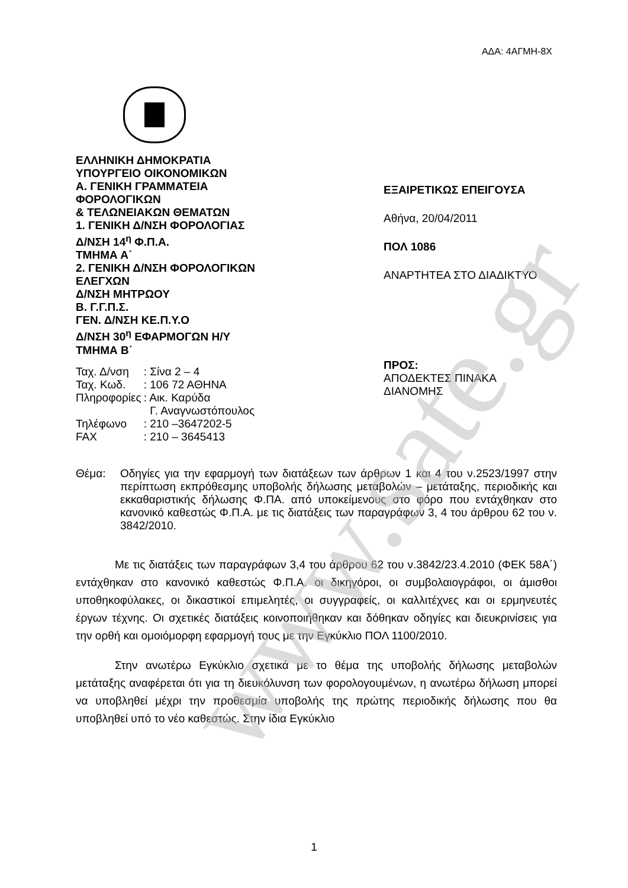ΑΔΑ: 4ΑΓΜΗ-8Χ
ΕΛΛΗΝΙΚΗ ΔΗΜΟΚΡΑΤΙΑ
ΥΠΟΥΡΓΕΙΟ ΟΙΚΟΝΟΜΙΚΩΝ
Α. ΓΕΝΙΚΗ ΓΡΑΜΜΑΤΕΙΑ
ΦΟΡΟΛΟΓΙΚΩΝ
& ΤΕΛΩΝΕΙΑΚΩΝ ΘΕΜΑΤΩΝ
1. ΓΕΝΙΚΗ Δ/ΝΣΗ ΦΟΡΟΛΟΓΙΑΣ
Δ/ΝΣΗ 14<sup>η</sup> Φ.Π.Α.
ΤΜΗΜΑ Α΄
2. ΓΕΝΙΚΗ Δ/ΝΣΗ ΦΟΡΟΛΟΓΙΚΩΝ
ΕΛΕΓΧΩΝ
Δ/ΝΣΗ ΜΗΤΡΩΟΥ
Β. Γ.Γ.Π.Σ.
ΓΕΝ. Δ/ΝΣΗ ΚΕ.Π.Υ.Ο
Δ/ΝΣΗ 30<sup>η</sup> ΕΦΑΡΜΟΓΩΝ Η/Υ
ΤΜΗΜΑ Β΄
| Ταχ. Δ/νση | : Σίνα 2 – 4 |
| Ταχ. Κωδ. | : 106 72 ΑΘΗΝΑ |
| Πληροφορίες | : Αικ. Καρύδα Γ. Αναγνωστόπουλος |
| Τηλέφωνο | : 210 –3647202-5 |
| FAX | : 210 – 3645413 |
ΕΞΑΙΡΕΤΙΚΩΣ ΕΠΕΙΓΟΥΣΑ
Αθήνα, 20/04/2011
ΠΟΛ 1086
ΑΝΑΡΤΗΤΕΑ ΣΤΟ ΔΙΑΔΙΚΤΥΟ
ΠΡΟΣ:
ΑΠΟΔΕΚΤΕΣ ΠΙΝΑΚΑ
ΔΙΑΝΟΜΗΣ
Θέμα: Οδηγίες για την εφαρμογή των διατάξεων των άρθρων 1 και 4 του ν.2523/1997 στην περίπτωση εκπρόθεσμης υποβολής δήλωσης μεταβολών – μετάταξης, περιοδικής και εκκαθαριστικής δήλωσης Φ.ΠΑ. από υποκείμενους στο φόρο που εντάχθηκαν στο κανονικό καθεστώς Φ.Π.Α. με τις διατάξεις των παραγράφων 3, 4 του άρθρου 62 του ν. 3842/2010.
Με τις διατάξεις των παραγράφων 3,4 του άρθρου 62 του ν.3842/23.4.2010 (ΦΕΚ 58Α΄) εντάχθηκαν στο κανονικό καθεστώς Φ.Π.Α. οι δικηγόροι, οι συμβολαιογράφοι, οι άμισθοι υποθηκοφύλακες, οι δικαστικοί επιμελητές, οι συγγραφείς, οι καλλιτέχνες και οι ερμηνευτές έργων τέχνης. Οι σχετικές διατάξεις κοινοποιήθηκαν και δόθηκαν οδηγίες και διευκρινίσεις για την ορθή και ομοιόμορφη εφαρμογή τους με την Εγκύκλιο ΠΟΛ 1100/2010.
Στην ανωτέρω Εγκύκλιο σχετικά με το θέμα της υποβολής δήλωσης μεταβολών μετάταξης αναφέρεται ότι για τη διευκόλυνση των φορολογουμένων, η ανωτέρω δήλωση μπορεί να υποβληθεί μέχρι την προθεσμία υποβολής της πρώτης περιοδικής δήλωσης που θα υποβληθεί υπό το νέο καθεστώς. Στην ίδια Εγκύκλιο
1
www.sate.gr